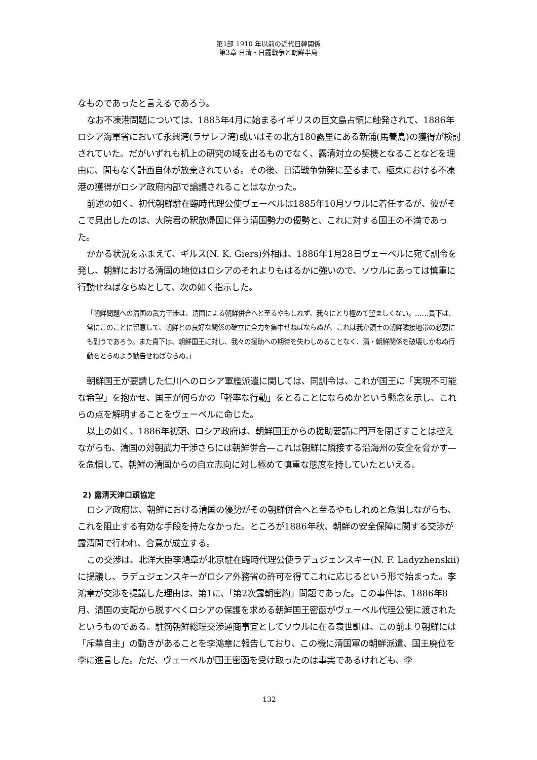第1部 1910 年以前の近代日韓関係
第3章 日清・日露戦争と朝鮮半島
なものであったと言えるであろう。
なお不凍港問題については、1885年4月に始まるイギリスの巨文島占領に触発されて、1886年ロシア海軍省において永興湾(ラザレフ湾)或いはその北方180露里にある新浦(馬養島)の獲得が検討されていた。だがいずれも机上の研究の域を出るものでなく、露清対立の契機となることなどを理由に、間もなく計画自体が放棄されている。その後、日清戦争勃発に至るまで、極東における不凍港の獲得がロシア政府内部で論議されることはなかった。
前述の如く、初代朝鮮駐在臨時代理公使ヴェーベルは1885年10月ソウルに着任するが、彼がそこで見出したのは、大院君の釈放帰国に伴う清国勢力の優勢と、これに対する国王の不満であった。
かかる状況をふまえて、ギルス(N. K. Giers)外相は、1886年1月28日ヴェーベルに宛て訓令を発し、朝鮮における清国の地位はロシアのそれよりもはるかに強いので、ソウルにあっては慎重に行動せねばならぬとして、次の如く指示した。
「朝鮮問題への清国の武力干渉は、清国による朝鮮併合へと至るやもしれず、我々にとり極めて望ましくない。……貴下は、常にこのことに留意して、朝鮮との良好な関係の確立に全力を集中せねばならぬが、これは我が領土の朝鮮隣接地帯の必要にも副うであろう。また貴下は、朝鮮国王に対し、我々の援助への期待を失わしめることなく、清・朝鮮関係を破壊しかねぬ行動をとらぬよう勧告せねばならぬ。」
朝鮮国王が要請した仁川へのロシア軍艦派遣に関しては、同訓令は、これが国王に「実現不可能な希望」を抱かせ、国王が何らかの「軽率な行動」をとることにならぬかという懸念を示し、これらの点を解明することをヴェーベルに命じた。
以上の如く、1886年初頭、ロシア政府は、朝鮮国王からの援助要請に門戸を閉ざすことは控えながらも、清国の対朝武力干渉さらには朝鮮併合—これは朝鮮に隣接する沿海州の安全を脅かす—を危惧して、朝鮮の清国からの自立志向に対し極めて慎重な態度を持していたといえる。
2) 露清天津口頭協定
ロシア政府は、朝鮮における清国の優勢がその朝鮮併合へと至るやもしれぬと危惧しながらも、これを阻止する有効な手段を持たなかった。ところが1886年秋、朝鮮の安全保障に関する交渉が露清間で行われ、合意が成立する。
この交渉は、北洋大臣李鴻章が北京駐在臨時代理公使ラデュジェンスキー(N. F. Ladyzhenskii)に提議し、ラデュジェンスキーがロシア外務省の許可を得てこれに応じるという形で始まった。李鴻章が交渉を提議した理由は、第1に、「第2次露朝密約」問題であった。この事件は、1886年8月、清国の支配から脱すべくロシアの保護を求める朝鮮国王密函がヴェーベル代理公使に渡されたというものである。駐箚朝鮮総理交渉通商事宜としてソウルに在る袁世凱は、この前より朝鮮には「斥華自主」の動きがあることを李鴻章に報告しており、この機に清国軍の朝鮮派遣、国王廃位を李に進言した。ただ、ヴェーベルが国王密函を受け取ったのは事実であるけれども、李
132